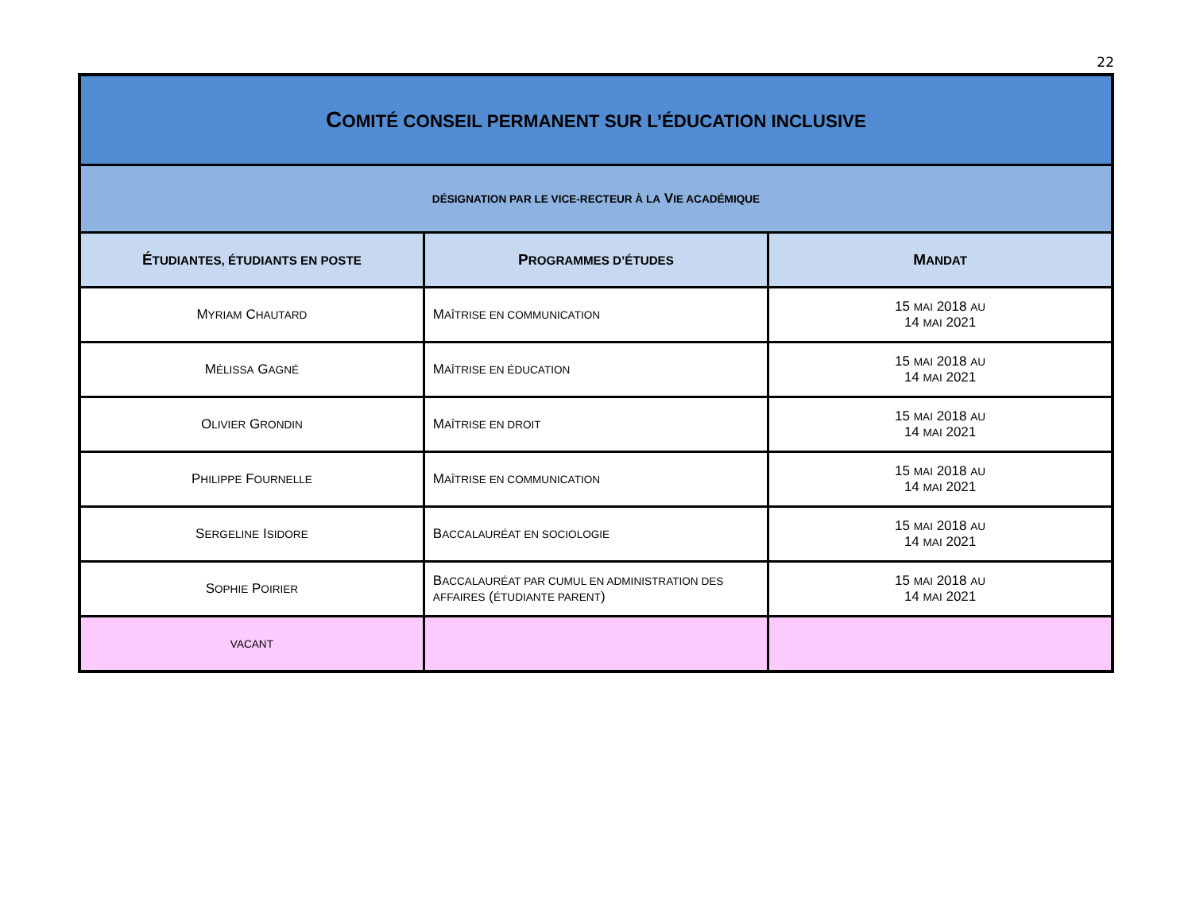22
| C OMITÉ CONSEIL PERMANENT SUR L’ÉDUCATION INCLUSIVE | | |
| DÉSIGNATION PAR LE VICE-RECTEUR À LA V IE ACADÉMIQUE | | |
| É TUDIANTES, ÉTUDIANTS EN POSTE | P ROGRAMMES D’ÉTUDES | M ANDAT |
| M YRIAM C HAUTARD | M AÎTRISE EN COMMUNICATION | 15 MAI 2018 AU 14 MAI 2021 |
| M ÉLISSA G AGNÉ | M AÎTRISE EN ÉDUCATION | 15 MAI 2018 AU 14 MAI 2021 |
| O LIVIER G RONDIN | M AÎTRISE EN DROIT | 15 MAI 2018 AU 14 MAI 2021 |
| P HILIPPE F OURNELLE | M AÎTRISE EN COMMUNICATION | 15 MAI 2018 AU 14 MAI 2021 |
| S ERGELINE I SIDORE | B ACCALAURÉAT EN SOCIOLOGIE | 15 MAI 2018 AU 14 MAI 2021 |
| S OPHIE P OIRIER | B ACCALAURÉAT PAR CUMUL EN ADMINISTRATION DES AFFAIRES ( ÉTUDIANTE PARENT ) | 15 MAI 2018 AU 14 MAI 2021 |
| VACANT | | |